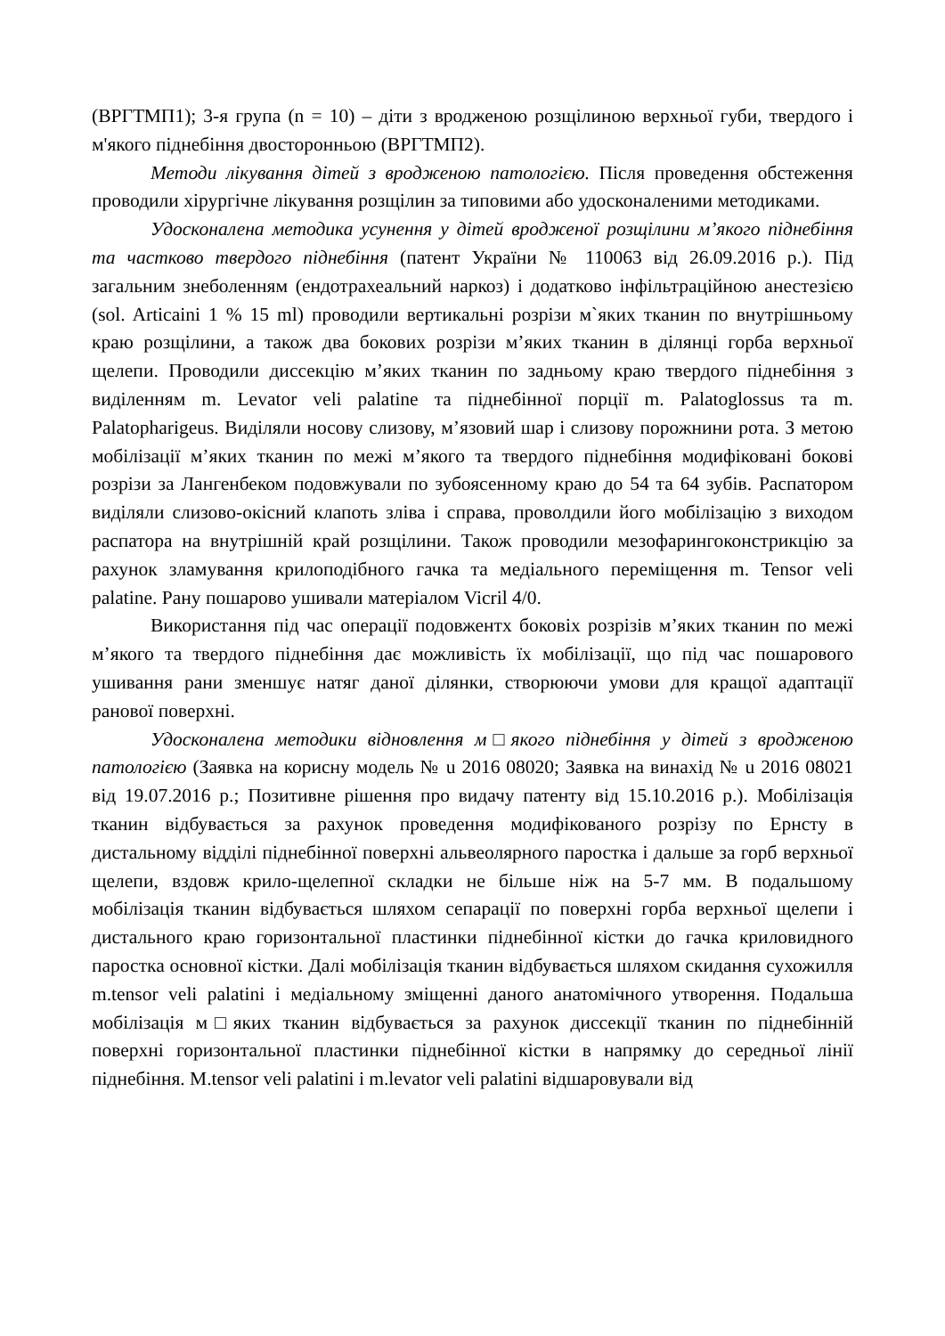(ВРГТМП1); 3-я група (n = 10) – діти з вродженою розщілиною верхньої губи, твердого і м'якого піднебіння двосторонньою (ВРГТМП2).
Методи лікування дітей з вродженою патологією. Після проведення обстеження проводили хірургічне лікування розщілин за типовими або удосконаленими методиками.
Удосконалена методика усунення у дітей вродженої розщілини м’якого піднебіння та частково твердого піднебіння (патент України № 110063 від 26.09.2016 р.). Під загальним знеболенням (ендотрахеальний наркоз) і додатково інфільтраційною анестезією (sol. Articaini 1 % 15 ml) проводили вертикальні розрізи м`яких тканин по внутрішньому краю розщілини, а також два бокових розрізи м’яких тканин в ділянці горба верхньої щелепи. Проводили диссекцію м’яких тканин по задньому краю твердого піднебіння з виділенням m. Levator veli palatine та піднебінної порції m. Palatoglossus та m. Palatopharigeus. Виділяли носову слизову, м’язовий шар і слизову порожнини рота. З метою мобілізації м’яких тканин по межі м’якого та твердого піднебіння модифіковані бокові розрізи за Лангенбеком подовжували по зубоясенному краю до 54 та 64 зубів. Распатором виділяли слизово-окісний клапоть зліва і справа, проволдили його мобілізацію з виходом распатора на внутрішній край розщілини. Також проводили мезофарингоконстрикцію за рахунок зламування крилоподібного гачка та медіального переміщення m. Tensor veli palatine. Рану пошарово ушивали матеріалом Vicril 4/0.
Використання під час операції подовжентх боковіх розрізів м’яких тканин по межі м’якого та твердого піднебіння дає можливість їх мобілізації, що під час пошарового ушивання рани зменшує натяг даної ділянки, створюючи умови для кращої адаптації ранової поверхні.
Удосконалена методики відновлення м□якого піднебіння у дітей з вродженою патологією (Заявка на корисну модель № u 2016 08020; Заявка на винахід № u 2016 08021 від 19.07.2016 р.; Позитивне рішення про видачу патенту від 15.10.2016 р.). Мобілізація тканин відбувається за рахунок проведення модифікованого розрізу по Ернсту в дистальному відділі піднебінної поверхні альвеолярного паростка і дальше за горб верхньої щелепи, вздовж крило-щелепної складки не більше ніж на 5-7 мм. В подальшому мобілізація тканин відбувається шляхом сепарації по поверхні горба верхньої щелепи і дистального краю горизонтальної пластинки піднебінної кістки до гачка криловидного паростка основної кістки. Далі мобілізація тканин відбувається шляхом скидання сухожилля m.tensor veli palatini і медіальному зміщенні даного анатомічного утворення. Подальша мобілізація м□яких тканин відбувається за рахунок диссекції тканин по піднебінній поверхні горизонтальної пластинки піднебінної кістки в напрямку до середньої лінії піднебіння. M.tensor veli palatini і m.levator veli palatini відшаровували від